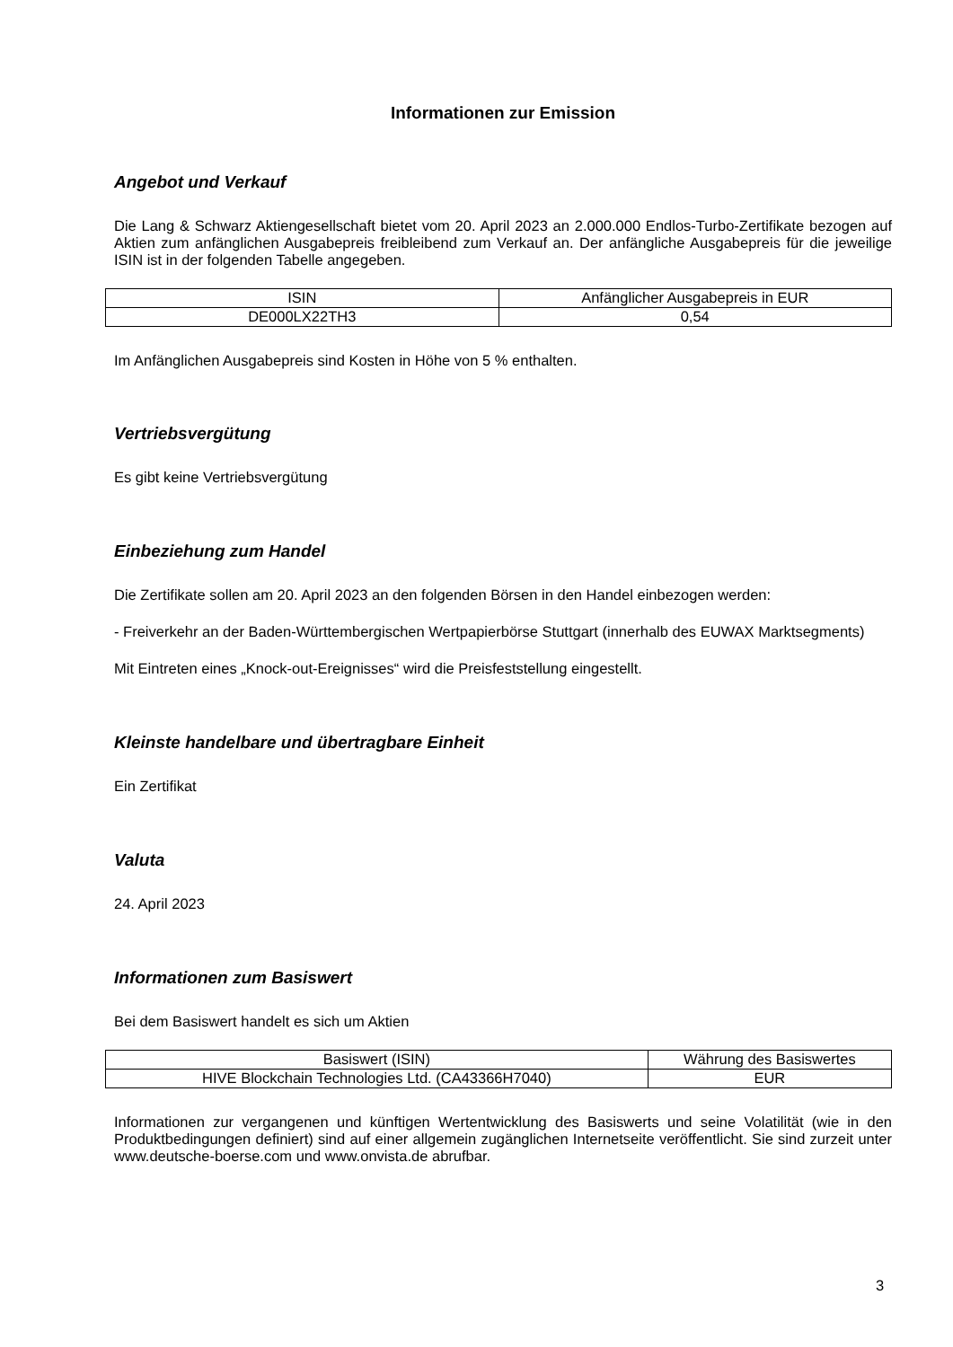Informationen zur Emission
Angebot und Verkauf
Die Lang & Schwarz Aktiengesellschaft bietet vom 20. April 2023 an 2.000.000 Endlos-Turbo-Zertifikate bezogen auf Aktien zum anfänglichen Ausgabepreis freibleibend zum Verkauf an. Der anfängliche Ausgabepreis für die jeweilige ISIN ist in der folgenden Tabelle angegeben.
| ISIN | Anfänglicher Ausgabepreis in EUR |
| DE000LX22TH3 | 0,54 |
Im Anfänglichen Ausgabepreis sind Kosten in Höhe von 5 % enthalten.
Vertriebsvergütung
Es gibt keine Vertriebsvergütung
Einbeziehung zum Handel
Die Zertifikate sollen am 20. April 2023 an den folgenden Börsen in den Handel einbezogen werden:
- Freiverkehr an der Baden-Württembergischen Wertpapierbörse Stuttgart (innerhalb des EUWAX Marktsegments)
Mit Eintreten eines „Knock-out-Ereignisses“ wird die Preisfeststellung eingestellt.
Kleinste handelbare und übertragbare Einheit
Ein Zertifikat
Valuta
24. April 2023
Informationen zum Basiswert
Bei dem Basiswert handelt es sich um Aktien
| Basiswert (ISIN) | Währung des Basiswertes |
| HIVE Blockchain Technologies Ltd. (CA43366H7040) | EUR |
Informationen zur vergangenen und künftigen Wertentwicklung des Basiswerts und seine Volatilität (wie in den Produktbedingungen definiert) sind auf einer allgemein zugänglichen Internetseite veröffentlicht. Sie sind zurzeit unter www.deutsche-boerse.com und www.onvista.de abrufbar.
3